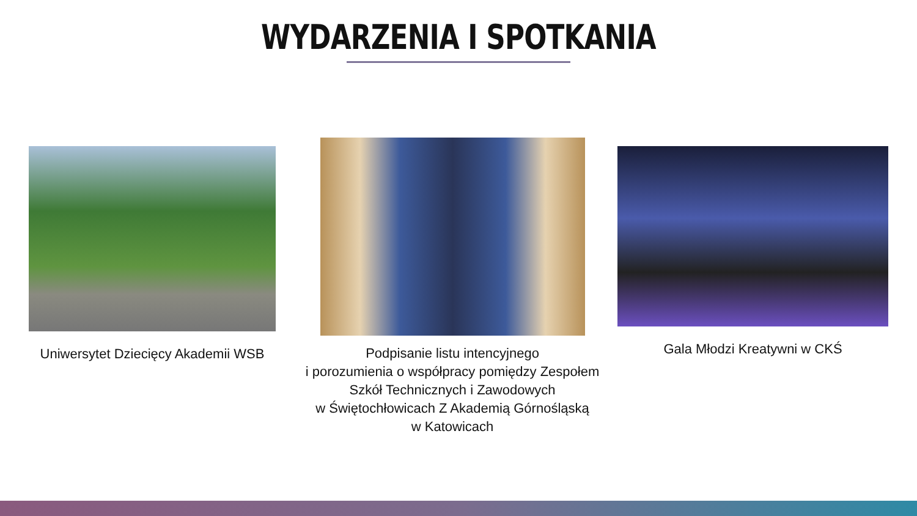WYDARZENIA I SPOTKANIA
Uniwersytet Dziecięcy Akademii WSB
Podpisanie listu intencyjnego
i porozumienia o współpracy pomiędzy Zespołem Szkół Technicznych i Zawodowych
w Świętochłowicach Z Akademią Górnośląską
w Katowicach
Gala Młodzi Kreatywni w CKŚ